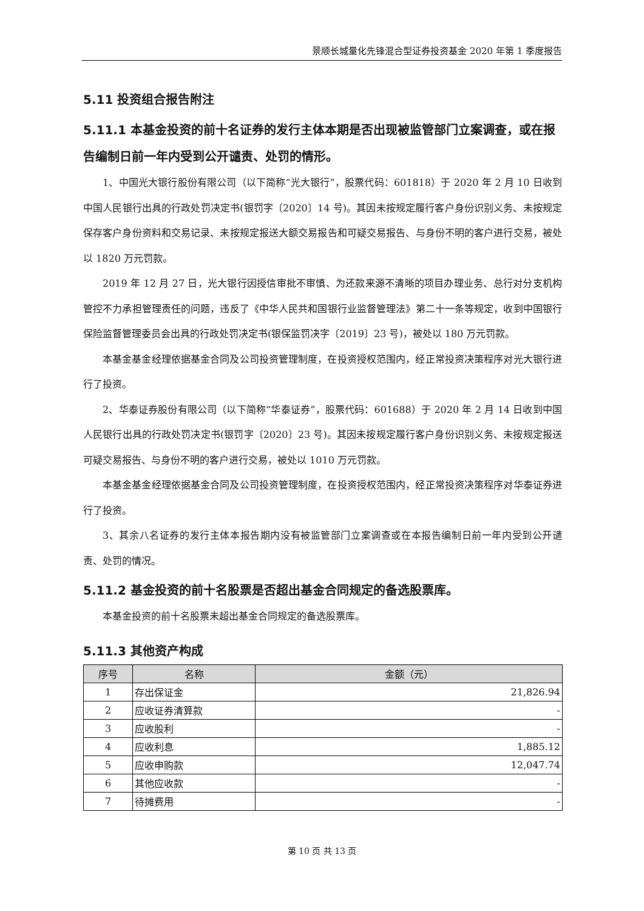景顺长城量化先锋混合型证券投资基金 2020 年第 1 季度报告
5.11 投资组合报告附注
5.11.1 本基金投资的前十名证券的发行主体本期是否出现被监管部门立案调查，或在报告编制日前一年内受到公开谴责、处罚的情形。
1、中国光大银行股份有限公司（以下简称“光大银行”，股票代码：601818）于 2020 年 2 月 10 日收到中国人民银行出具的行政处罚决定书(银罚字〔2020〕14 号)。其因未按规定履行客户身份识别义务、未按规定保存客户身份资料和交易记录、未按规定报送大额交易报告和可疑交易报告、与身份不明的客户进行交易，被处以 1820 万元罚款。
2019 年 12 月 27 日，光大银行因授信审批不审慎、为还款来源不清晰的项目办理业务、总行对分支机构管控不力承担管理责任的问题，违反了《中华人民共和国银行业监督管理法》第二十一条等规定，收到中国银行保险监督管理委员会出具的行政处罚决定书(银保监罚决字〔2019〕23 号)，被处以 180 万元罚款。
本基金基金经理依据基金合同及公司投资管理制度，在投资授权范围内，经正常投资决策程序对光大银行进行了投资。
2、华泰证券股份有限公司（以下简称“华泰证券”，股票代码：601688）于 2020 年 2 月 14 日收到中国人民银行出具的行政处罚决定书(银罚字〔2020〕23 号)。其因未按规定履行客户身份识别义务、未按规定报送可疑交易报告、与身份不明的客户进行交易，被处以 1010 万元罚款。
本基金基金经理依据基金合同及公司投资管理制度，在投资授权范围内，经正常投资决策程序对华泰证券进行了投资。
3、其余八名证券的发行主体本报告期内没有被监管部门立案调查或在本报告编制日前一年内受到公开谴责、处罚的情况。
5.11.2 基金投资的前十名股票是否超出基金合同规定的备选股票库。
本基金投资的前十名股票未超出基金合同规定的备选股票库。
5.11.3 其他资产构成
| 序号 | 名称 | 金额（元） |
| --- | --- | --- |
| 1 | 存出保证金 | 21,826.94 |
| 2 | 应收证券清算款 | - |
| 3 | 应收股利 | - |
| 4 | 应收利息 | 1,885.12 |
| 5 | 应收申购款 | 12,047.74 |
| 6 | 其他应收款 | - |
| 7 | 待摊费用 | - |
第 10 页 共 13 页